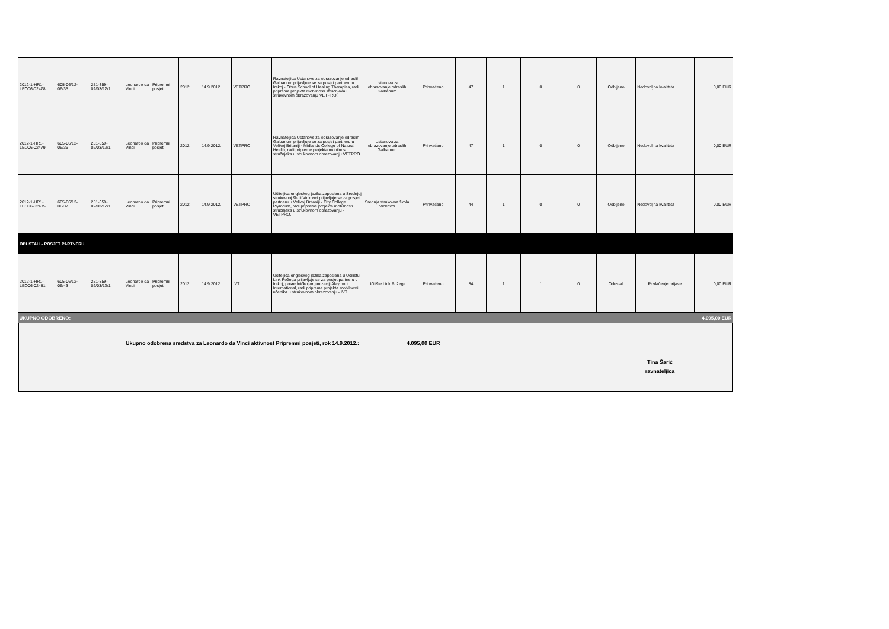| 2012-1-HR1-LEO06-02478 | 605-06/12-06/35 | 251-359-02/03/12/1 | Leonardo da Vinci | Pripremni posjeti | 2012 | 14.9.2012. | VETPRO | Ravnateljica Ustanove za obrazovanje odraslih Galbanum prijavljuje se za posjet partneru u Irskoj - Obus School of Healing Therapies, radi pripreme projekta mobilnosti stručnjaka u strukovnom obrazovanju VETPRO. | Ustanova za obrazovanje odraslih Galbanum | Prihvaćeno | 47 | 1 | 0 | 0 | Odbijeno | Nedovoljna kvaliteta | 0,00 EUR |
| 2012-1-HR1-LEO06-02479 | 605-06/12-06/36 | 251-359-02/03/12/1 | Leonardo da Vinci | Pripremni posjeti | 2012 | 14.9.2012. | VETPRO | Ravnateljica Ustanove za obrazovanje odraslih Galbanum prijavljuje se za posjet partneru u Velikoj Britaniji - Midlands College of Natural Health, radi pripreme projekta mobilnosti stručnjaka u strukovnom obrazovanju VETPRO. | Ustanova za obrazovanje odraslih Galbanum | Prihvaćeno | 47 | 1 | 0 | 0 | Odbijeno | Nedovoljna kvaliteta | 0,00 EUR |
| 2012-1-HR1-LEO06-02485 | 605-06/12-06/37 | 251-359-02/03/12/1 | Leonardo da Vinci | Pripremni posjeti | 2012 | 14.9.2012. | VETPRO | Učiteljica engleskog jezika zaposlena u Srednjoj strukovnoj školi Vinkovci prijavljuje se za posjet partneru u Velikoj Britaniji - City College Plymouth, radi pripreme projekta mobilnosti stručnjaka u strukovnom obrazovanju - VETPRO. | Srednja strukovna škola Vinkovci | Prihvaćeno | 44 | 1 | 0 | 0 | Odbijeno | Nedovoljna kvaliteta | 0,00 EUR |
| ODUSTALI - POSJET PARTNERU | | | | | | | | | | | | | | | | | |
| 2012-1-HR1-LEO06-02481 | 605-06/12-06/43 | 251-359-02/03/12/1 | Leonardo da Vinci | Pripremni posjeti | 2012 | 14.9.2012. | IVT | Učiteljica engleskog jezika zaposlena u Učilištu Link Požega prijavljuje se za posjet partneru u Irskoj, posredničkoj organizaciji Alaymont International, radi pripreme projekta mobilnosti učenika u strukovnom obrazovanju - IVT. | Učilište Link Požega | Prihvaćeno | 84 | 1 | 1 | 0 | Odustali | Povlačenje prijave | 0,00 EUR |
| UKUPNO ODOBRENO: | | | | | | | | | 4.095,00 EUR | | | | | | | | |
Ukupno odobrena sredstva za Leonardo da Vinci aktivnost Pripremni posjeti, rok 14.9.2012.: 4.095,00 EUR
Tina Šarić
ravnateljica